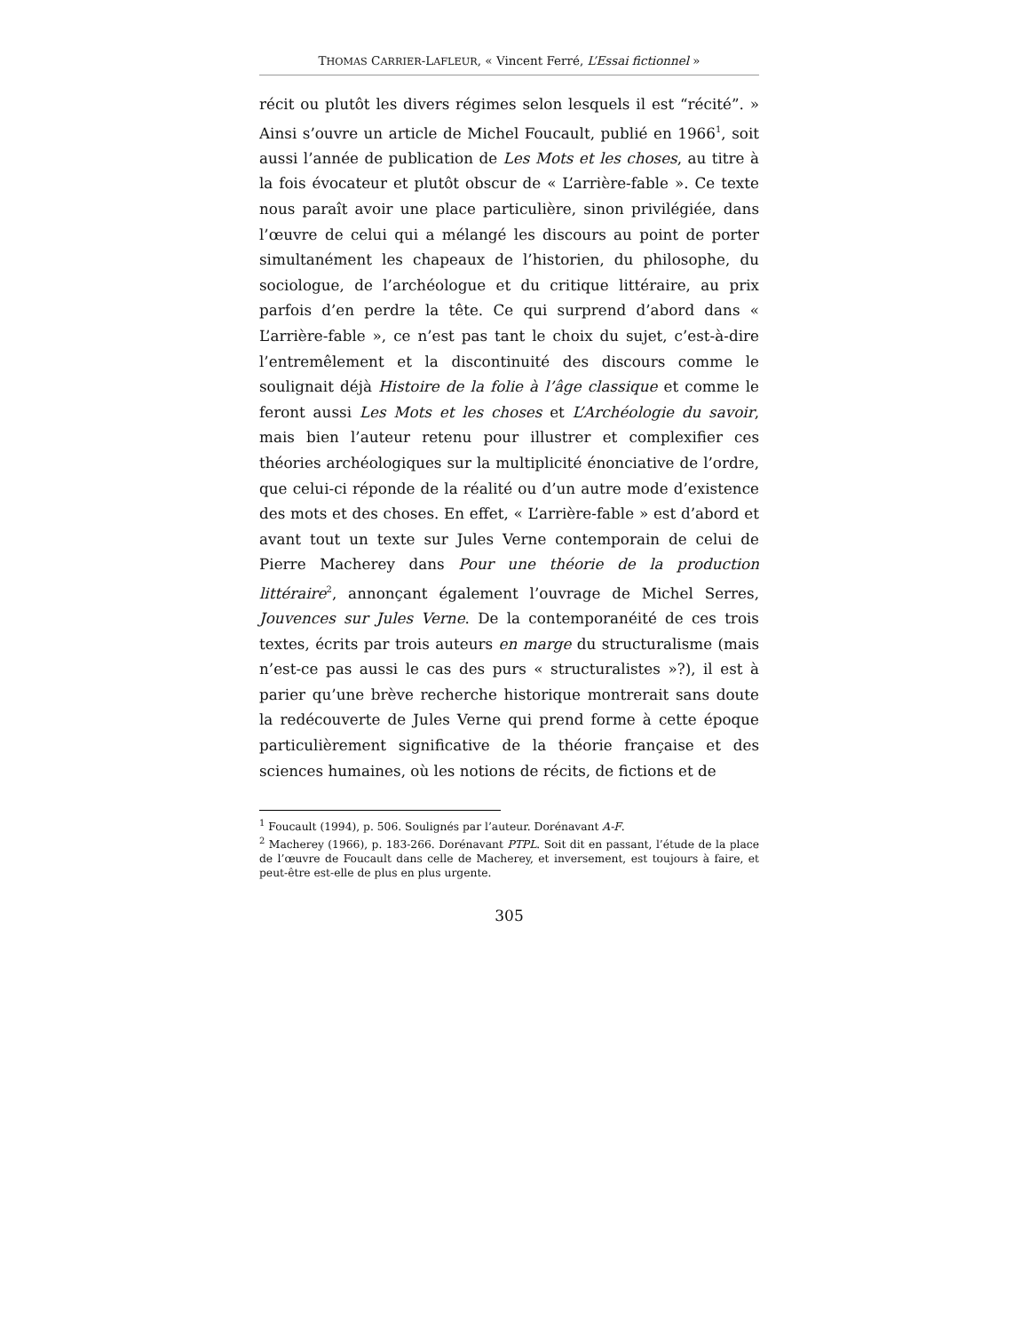THOMAS CARRIER-LAFLEUR, « Vincent Ferré, L’Essai fictionnel »
récit ou plutôt les divers régimes selon lesquels il est “récité”. » Ainsi s’ouvre un article de Michel Foucault, publié en 1966<sup>1</sup>, soit aussi l’année de publication de Les Mots et les choses, au titre à la fois évocateur et plutôt obscur de « L’arrière-fable ». Ce texte nous paraît avoir une place particulière, sinon privilégiée, dans l’œuvre de celui qui a mélangé les discours au point de porter simultanément les chapeaux de l’historien, du philosophe, du sociologue, de l’archéologue et du critique littéraire, au prix parfois d’en perdre la tête. Ce qui surprend d’abord dans « L’arrière-fable », ce n’est pas tant le choix du sujet, c’est-à-dire l’entremêlement et la discontinuité des discours comme le soulignait déjà Histoire de la folie à l’âge classique et comme le feront aussi Les Mots et les choses et L’Archéologie du savoir, mais bien l’auteur retenu pour illustrer et complexifier ces théories archéologiques sur la multiplicité énonciative de l’ordre, que celui-ci réponde de la réalité ou d’un autre mode d’existence des mots et des choses. En effet, « L’arrière-fable » est d’abord et avant tout un texte sur Jules Verne contemporain de celui de Pierre Macherey dans Pour une théorie de la production littéraire<sup>2</sup>, annonçant également l’ouvrage de Michel Serres, Jouvences sur Jules Verne. De la contemporanéité de ces trois textes, écrits par trois auteurs en marge du structuralisme (mais n’est-ce pas aussi le cas des purs « structuralistes »?), il est à parier qu’une brève recherche historique montrerait sans doute la redécouverte de Jules Verne qui prend forme à cette époque particulièrement significative de la théorie française et des sciences humaines, où les notions de récits, de fictions et de
<sup>1</sup> Foucault (1994), p. 506. Soulignés par l’auteur. Dorénavant A-F.
<sup>2</sup> Macherey (1966), p. 183-266. Dorénavant PTPL. Soit dit en passant, l’étude de la place de l’œuvre de Foucault dans celle de Macherey, et inversement, est toujours à faire, et peut-être est-elle de plus en plus urgente.
305